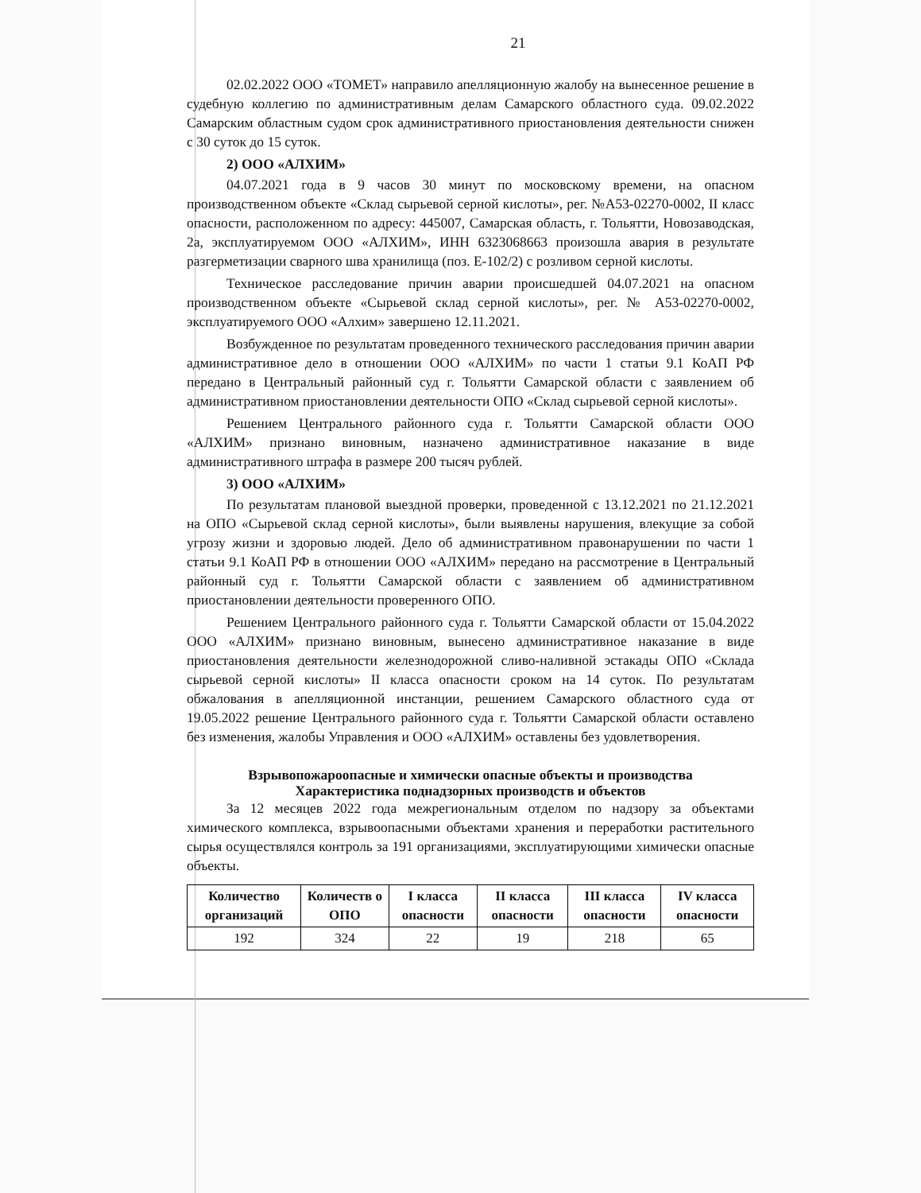21
02.02.2022 ООО «ТОМЕТ» направило апелляционную жалобу на вынесенное решение в судебную коллегию по административным делам Самарского областного суда. 09.02.2022 Самарским областным судом срок административного приостановления деятельности снижен с 30 суток до 15 суток.
2) ООО «АЛХИМ»
04.07.2021 года в 9 часов 30 минут по московскому времени, на опасном производственном объекте «Склад сырьевой серной кислоты», рег. №А53-02270-0002, II класс опасности, расположенном по адресу: 445007, Самарская область, г. Тольятти, Новозаводская, 2а, эксплуатируемом ООО «АЛХИМ», ИНН 6323068663 произошла авария в результате разгерметизации сварного шва хранилища (поз. Е-102/2) с розливом серной кислоты.
Техническое расследование причин аварии происшедшей 04.07.2021 на опасном производственном объекте «Сырьевой склад серной кислоты», рег. № А53-02270-0002, эксплуатируемого ООО «Алхим» завершено 12.11.2021.
Возбужденное по результатам проведенного технического расследования причин аварии административное дело в отношении ООО «АЛХИМ» по части 1 статьи 9.1 КоАП РФ передано в Центральный районный суд г. Тольятти Самарской области с заявлением об административном приостановлении деятельности ОПО «Склад сырьевой серной кислоты».
Решением Центрального районного суда г. Тольятти Самарской области ООО «АЛХИМ» признано виновным, назначено административное наказание в виде административного штрафа в размере 200 тысяч рублей.
3) ООО «АЛХИМ»
По результатам плановой выездной проверки, проведенной с 13.12.2021 по 21.12.2021 на ОПО «Сырьевой склад серной кислоты», были выявлены нарушения, влекущие за собой угрозу жизни и здоровью людей. Дело об административном правонарушении по части 1 статьи 9.1 КоАП РФ в отношении ООО «АЛХИМ» передано на рассмотрение в Центральный районный суд г. Тольятти Самарской области с заявлением об административном приостановлении деятельности проверенного ОПО.
Решением Центрального районного суда г. Тольятти Самарской области от 15.04.2022 ООО «АЛХИМ» признано виновным, вынесено административное наказание в виде приостановления деятельности железнодорожной сливо-наливной эстакады ОПО «Склада сырьевой серной кислоты» II класса опасности сроком на 14 суток. По результатам обжалования в апелляционной инстанции, решением Самарского областного суда от 19.05.2022 решение Центрального районного суда г. Тольятти Самарской области оставлено без изменения, жалобы Управления и ООО «АЛХИМ» оставлены без удовлетворения.
Взрывопожароопасные и химически опасные объекты и производства
Характеристика поднадзорных производств и объектов
За 12 месяцев 2022 года межрегиональным отделом по надзору за объектами химического комплекса, взрывоопасными объектами хранения и переработки растительного сырья осуществлялся контроль за 191 организациями, эксплуатирующими химически опасные объекты.
| Количество организаций | Количеств о ОПО | I класса опасности | II класса опасности | III класса опасности | IV класса опасности |
| --- | --- | --- | --- | --- | --- |
| 192 | 324 | 22 | 19 | 218 | 65 |